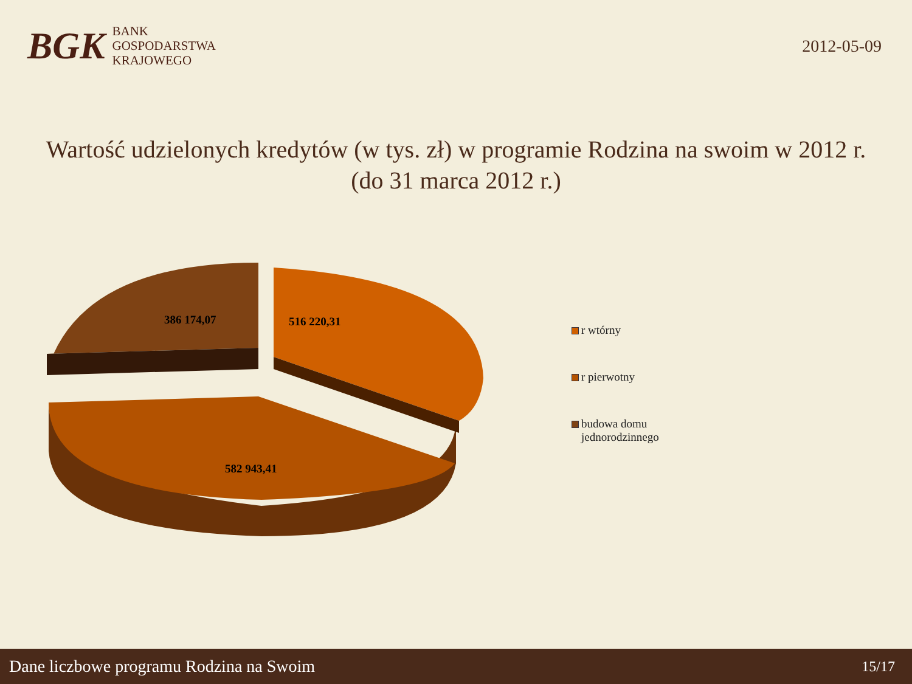BGK
BANK
GOSPODARSTWA
KRAJOWEGO
2012-05-09
Wartość udzielonych kredytów (w tys. zł) w programie Rodzina na swoim w 2012 r.
(do 31 marca 2012 r.)
386 174,07
516 220,31
582 943,41
r wtórny
r pierwotny
budowa domu
jednorodzinnego
Dane liczbowe programu Rodzina na Swoim 15/17